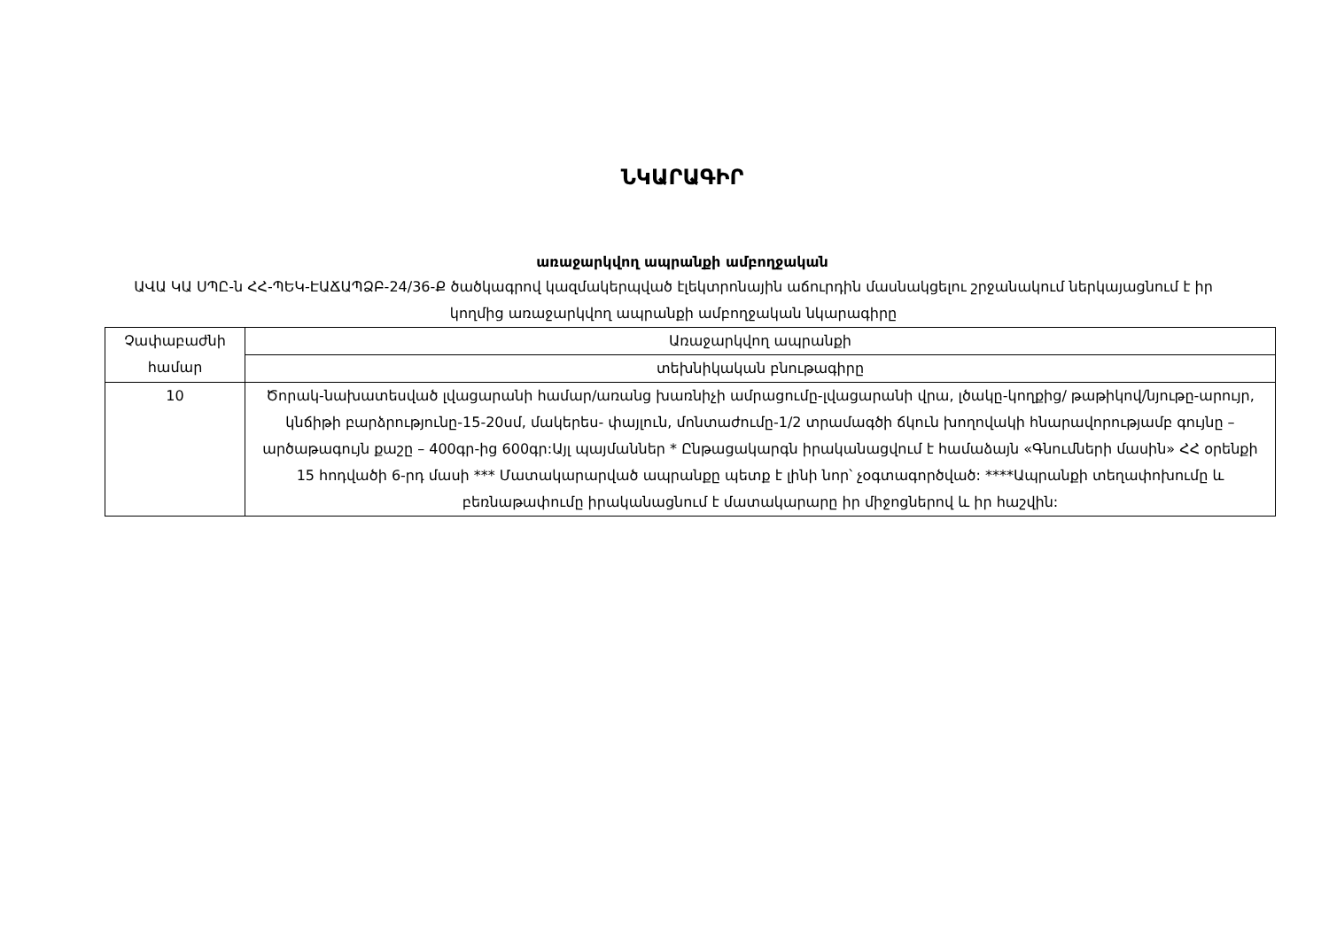ՆԿԱՐԱԳԻՐ
առաջարկվող ապրանքի ամբողջական
ԱՎԱ ԿԱ ՍՊԸ-ն ՀՀ-ՊԵԿ-ԷԱՃԱՊՁԲ-24/36-Ք ծածկագրով կազմակերպված էլեկտրոնային աճուրդին մասնակցելու շրջանակում ներկայացնում է իր կողմից առաջարկվող ապրանքի ամբողջական նկարագիրը
| Չափաբաժնի համար | Առաջարկվող ապրանքի |
| --- | --- |
| | տեխնիկական բնութագիրը |
| 10 | Ծորակ-նախատեսված լվացարանի համար/առանց խառնիչի ամրացումը-լվացարանի վրա, լծակը-կողքից/ թաթիկով/նյութը-արույր, կնճիթի բարձրությունը-15-20սմ, մակերես- փայլուն, մոնտաժումը-1/2 տրամագծի ճկուն խողովակի հնարավորությամբ գույնը – արծաթագույն քաշը – 400գր-ից 600գր:Այլ պայմաններ * Ընթացակարգն իրականացվում է համաձայն «Գնումների մասին» ՀՀ օրենքի 15 հոդվածի 6-րդ մասի *** Մատակարարված ապրանքը պետք է լինի նոր՝ չօգտագործված: ****Ապրանքի տեղափոխումը և բեռնաթափումը իրականացնում է մատակարարը իր միջոցներով և իր հաշվին: |